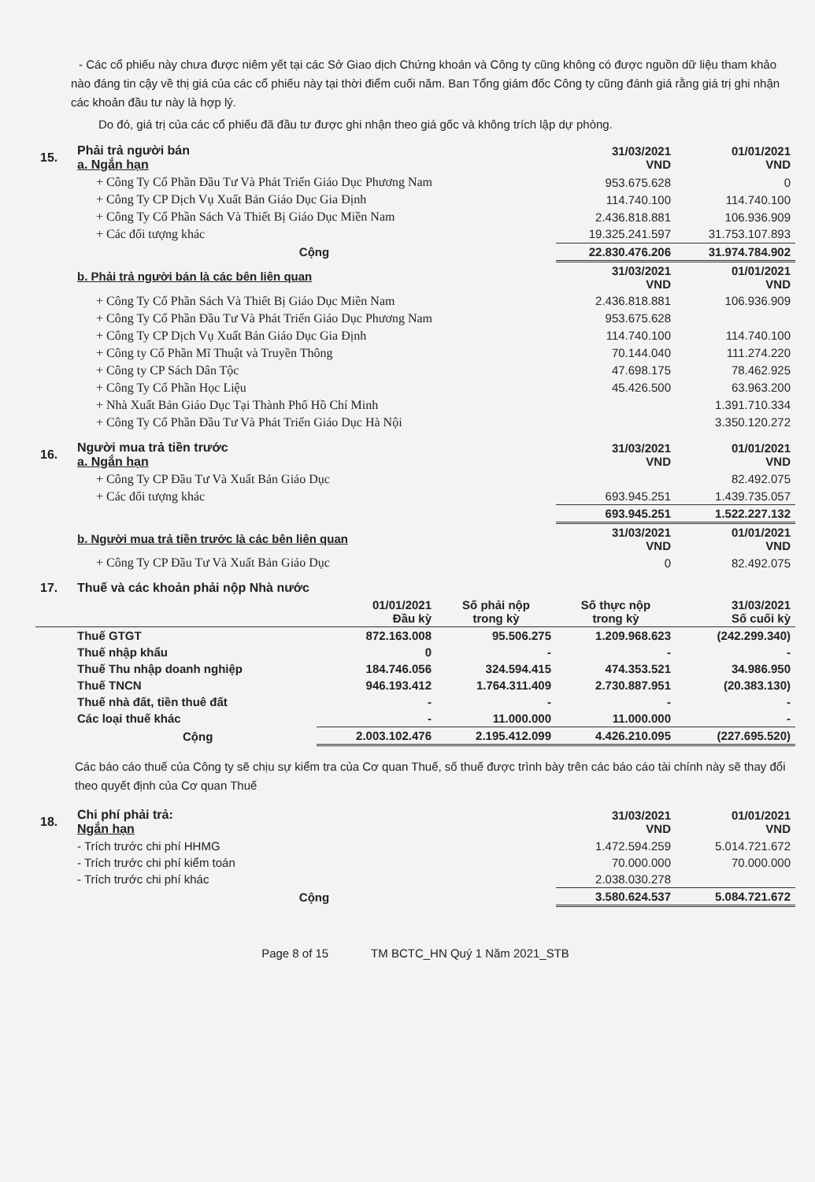- Các cổ phiếu này chưa được niêm yết tại các Sở Giao dịch Chứng khoán và Công ty cũng không có được nguồn dữ liệu tham khảo nào đáng tin cậy về thị giá của các cổ phiếu này tại thời điểm cuối năm. Ban Tổng giám đốc Công ty cũng đánh giá rằng giá trị ghi nhận các khoản đầu tư này là hợp lý.
Do đó, giá trị của các cổ phiếu đã đầu tư được ghi nhận theo giá gốc và không trích lập dự phòng.
| 15. | Phải trả người bán a. Ngắn hạn | 31/03/2021 VND | 01/01/2021 VND |
| | + Công Ty Cổ Phần Đầu Tư Và Phát Triển Giáo Dục Phương Nam | 953.675.628 | 0 |
| | + Công Ty CP Dịch Vụ Xuất Bản Giáo Dục Gia Định | 114.740.100 | 114.740.100 |
| | + Công Ty Cổ Phần Sách Và Thiết Bị Giáo Dục Miền Nam | 2.436.818.881 | 106.936.909 |
| | + Các đối tượng khác | 19.325.241.597 | 31.753.107.893 |
| | Cộng | 22.830.476.206 | 31.974.784.902 |
| | b. Phải trả người bán là các bên liên quan | 31/03/2021 VND | 01/01/2021 VND |
| | + Công Ty Cổ Phần Sách Và Thiết Bị Giáo Dục Miền Nam | 2.436.818.881 | 106.936.909 |
| | + Công Ty Cổ Phần Đầu Tư Và Phát Triển Giáo Dục Phương Nam | 953.675.628 | |
| | + Công Ty CP Dịch Vụ Xuất Bản Giáo Dục Gia Định | 114.740.100 | 114.740.100 |
| | + Công ty Cổ Phần Mĩ Thuật và Truyền Thông | 70.144.040 | 111.274.220 |
| | + Công ty CP Sách Dân Tộc | 47.698.175 | 78.462.925 |
| | + Công Ty Cổ Phần Học Liệu | 45.426.500 | 63.963.200 |
| | + Nhà Xuất Bản Giáo Dục Tại Thành Phố Hồ Chí Minh | | 1.391.710.334 |
| | + Công Ty Cổ Phần Đầu Tư Và Phát Triển Giáo Dục Hà Nội | | 3.350.120.272 |
| 16. | Người mua trả tiền trước a. Ngắn hạn | 31/03/2021 VND | 01/01/2021 VND |
| | + Công Ty CP Đầu Tư Và Xuất Bản Giáo Dục | | 82.492.075 |
| | + Các đối tượng khác | 693.945.251 | 1.439.735.057 |
| | | 693.945.251 | 1.522.227.132 |
| | b. Người mua trả tiền trước là các bên liên quan | 31/03/2021 VND | 01/01/2021 VND |
| | + Công Ty CP Đầu Tư Và Xuất Bản Giáo Dục | 0 | 82.492.075 |
| 17. | Thuế và các khoản phải nộp Nhà nước | | | | |
| | | 01/01/2021 Đầu kỳ | Số phải nộp trong kỳ | Số thực nộp trong kỳ | 31/03/2021 Số cuối kỳ |
| | Thuế GTGT | 872.163.008 | 95.506.275 | 1.209.968.623 | (242.299.340) |
| | Thuế nhập khẩu | 0 | - | - | - |
| | Thuế Thu nhập doanh nghiệp | 184.746.056 | 324.594.415 | 474.353.521 | 34.986.950 |
| | Thuế TNCN | 946.193.412 | 1.764.311.409 | 2.730.887.951 | (20.383.130) |
| | Thuế nhà đất, tiền thuê đất | - | - | - | - |
| | Các loại thuế khác | - | 11.000.000 | 11.000.000 | - |
| | Cộng | 2.003.102.476 | 2.195.412.099 | 4.426.210.095 | (227.695.520) |
Các báo cáo thuế của Công ty sẽ chịu sự kiểm tra của Cơ quan Thuế, số thuế được trình bày trên các báo cáo tài chính này sẽ thay đổi theo quyết định của Cơ quan Thuế
| 18. | Chi phí phải trả: Ngắn hạn | 31/03/2021 VND | 01/01/2021 VND |
| | - Trích trước chi phí HHMG | 1.472.594.259 | 5.014.721.672 |
| | - Trích trước chi phí kiểm toán | 70.000.000 | 70.000.000 |
| | - Trích trước chi phí khác | 2.038.030.278 | |
| | Cộng | 3.580.624.537 | 5.084.721.672 |
Page 8 of 15 TM BCTC_HN Quý 1 Năm 2021_STB